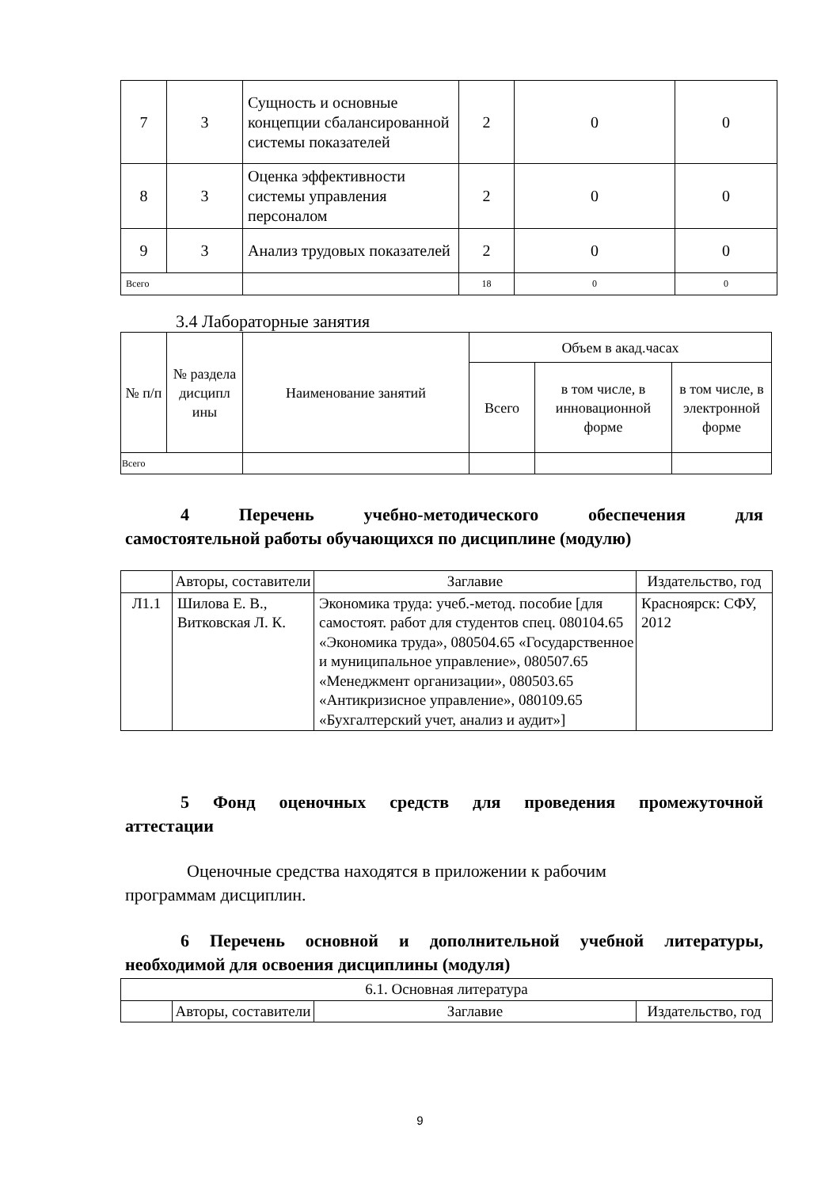| 7 | 3 | Сущность и основные концепции сбалансированной системы показателей | 2 | 0 | 0 |
| 8 | 3 | Оценка эффективности системы управления персоналом | 2 | 0 | 0 |
| 9 | 3 | Анализ трудовых показателей | 2 | 0 | 0 |
| Всего | | | 18 | 0 | 0 |
3.4 Лабораторные занятия
| № п/п | № раздела дисципл ины | Наименование занятий | Объем в акад.часах | | |
| | | | Всего | в том числе, в инновационной форме | в том числе, в электронной форме |
| Всего | | | | | |
4 Перечень учебно-методического обеспечения для
самостоятельной работы обучающихся по дисциплине (модулю)
| | Авторы, составители | Заглавие | Издательство, год |
| Л1.1 | Шилова Е. В., Витковская Л. К. | Экономика труда: учеб.-метод. пособие [для самостоят. работ для студентов спец. 080104.65 «Экономика труда», 080504.65 «Государственное и муниципальное управление», 080507.65 «Менеджмент организации», 080503.65 «Антикризисное управление», 080109.65 «Бухгалтерский учет, анализ и аудит»] | Красноярск: СФУ, 2012 |
5 Фонд оценочных средств для проведения промежуточной
аттестации
Оценочные средства находятся в приложении к рабочим
программам дисциплин.
6 Перечень основной и дополнительной учебной литературы,
необходимой для освоения дисциплины (модуля)
| 6.1. Основная литература | | | |
| | Авторы, составители | Заглавие | Издательство, год |
9